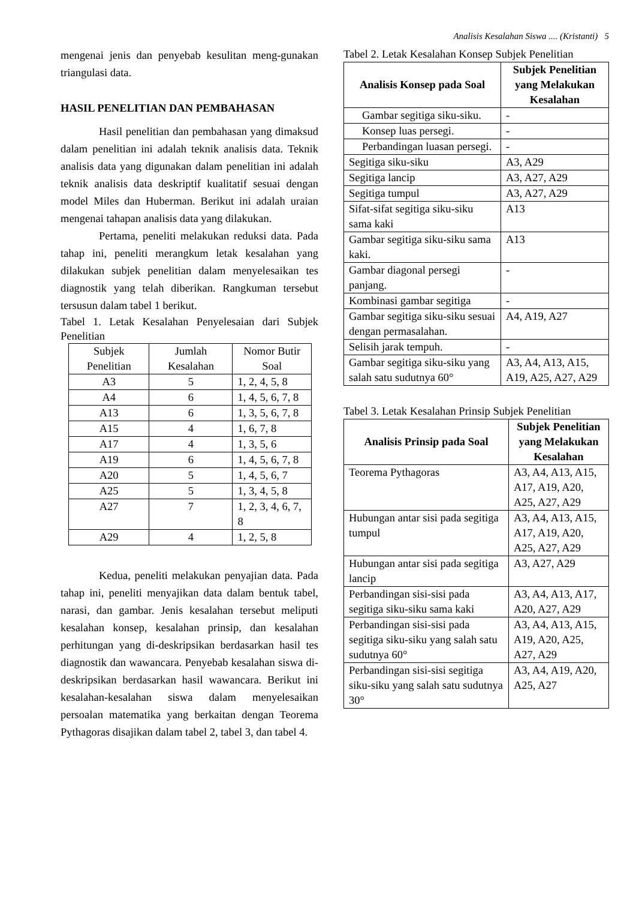Analisis Kesalahan Siswa .... (Kristanti) 5
mengenai jenis dan penyebab kesulitan meng-gunakan triangulasi data.
HASIL PENELITIAN DAN PEMBAHASAN
Hasil penelitian dan pembahasan yang dimaksud dalam penelitian ini adalah teknik analisis data. Teknik analisis data yang digunakan dalam penelitian ini adalah teknik analisis data deskriptif kualitatif sesuai dengan model Miles dan Huberman. Berikut ini adalah uraian mengenai tahapan analisis data yang dilakukan.
Pertama, peneliti melakukan reduksi data. Pada tahap ini, peneliti merangkum letak kesalahan yang dilakukan subjek penelitian dalam menyelesaikan tes diagnostik yang telah diberikan. Rangkuman tersebut tersusun dalam tabel 1 berikut.
Tabel 1. Letak Kesalahan Penyelesaian dari Subjek Penelitian
| Subjek Penelitian | Jumlah Kesalahan | Nomor Butir Soal |
| --- | --- | --- |
| A3 | 5 | 1, 2, 4, 5, 8 |
| A4 | 6 | 1, 4, 5, 6, 7, 8 |
| A13 | 6 | 1, 3, 5, 6, 7, 8 |
| A15 | 4 | 1, 6, 7, 8 |
| A17 | 4 | 1, 3, 5, 6 |
| A19 | 6 | 1, 4, 5, 6, 7, 8 |
| A20 | 5 | 1, 4, 5, 6, 7 |
| A25 | 5 | 1, 3, 4, 5, 8 |
| A27 | 7 | 1, 2, 3, 4, 6, 7, 8 |
| A29 | 4 | 1, 2, 5, 8 |
Kedua, peneliti melakukan penyajian data. Pada tahap ini, peneliti menyajikan data dalam bentuk tabel, narasi, dan gambar. Jenis kesalahan tersebut meliputi kesalahan konsep, kesalahan prinsip, dan kesalahan perhitungan yang di-deskripsikan berdasarkan hasil tes diagnostik dan wawancara. Penyebab kesalahan siswa di-deskripsikan berdasarkan hasil wawancara. Berikut ini kesalahan-kesalahan siswa dalam menyelesaikan persoalan matematika yang berkaitan dengan Teorema Pythagoras disajikan dalam tabel 2, tabel 3, dan tabel 4.
Tabel 2. Letak Kesalahan Konsep Subjek Penelitian
| Analisis Konsep pada Soal | Subjek Penelitian yang Melakukan Kesalahan |
| --- | --- |
| Gambar segitiga siku-siku. | - |
| Konsep luas persegi. | - |
| Perbandingan luasan persegi. | - |
| Segitiga siku-siku | A3, A29 |
| Segitiga lancip | A3, A27, A29 |
| Segitiga tumpul | A3, A27, A29 |
| Sifat-sifat segitiga siku-siku sama kaki | A13 |
| Gambar segitiga siku-siku sama kaki. | A13 |
| Gambar diagonal persegi panjang. | - |
| Kombinasi gambar segitiga | - |
| Gambar segitiga siku-siku sesuai dengan permasalahan. | A4, A19, A27 |
| Selisih jarak tempuh. | - |
| Gambar segitiga siku-siku yang salah satu sudutnya 60° | A3, A4, A13, A15, A19, A25, A27, A29 |
Tabel 3. Letak Kesalahan Prinsip Subjek Penelitian
| Analisis Prinsip pada Soal | Subjek Penelitian yang Melakukan Kesalahan |
| --- | --- |
| Teorema Pythagoras | A3, A4, A13, A15, A17, A19, A20, A25, A27, A29 |
| Hubungan antar sisi pada segitiga tumpul | A3, A4, A13, A15, A17, A19, A20, A25, A27, A29 |
| Hubungan antar sisi pada segitiga lancip | A3, A27, A29 |
| Perbandingan sisi-sisi pada segitiga siku-siku sama kaki | A3, A4, A13, A17, A20, A27, A29 |
| Perbandingan sisi-sisi pada segitiga siku-siku yang salah satu sudutnya 60° | A3, A4, A13, A15, A19, A20, A25, A27, A29 |
| Perbandingan sisi-sisi segitiga siku-siku yang salah satu sudutnya 30° | A3, A4, A19, A20, A25, A27 |